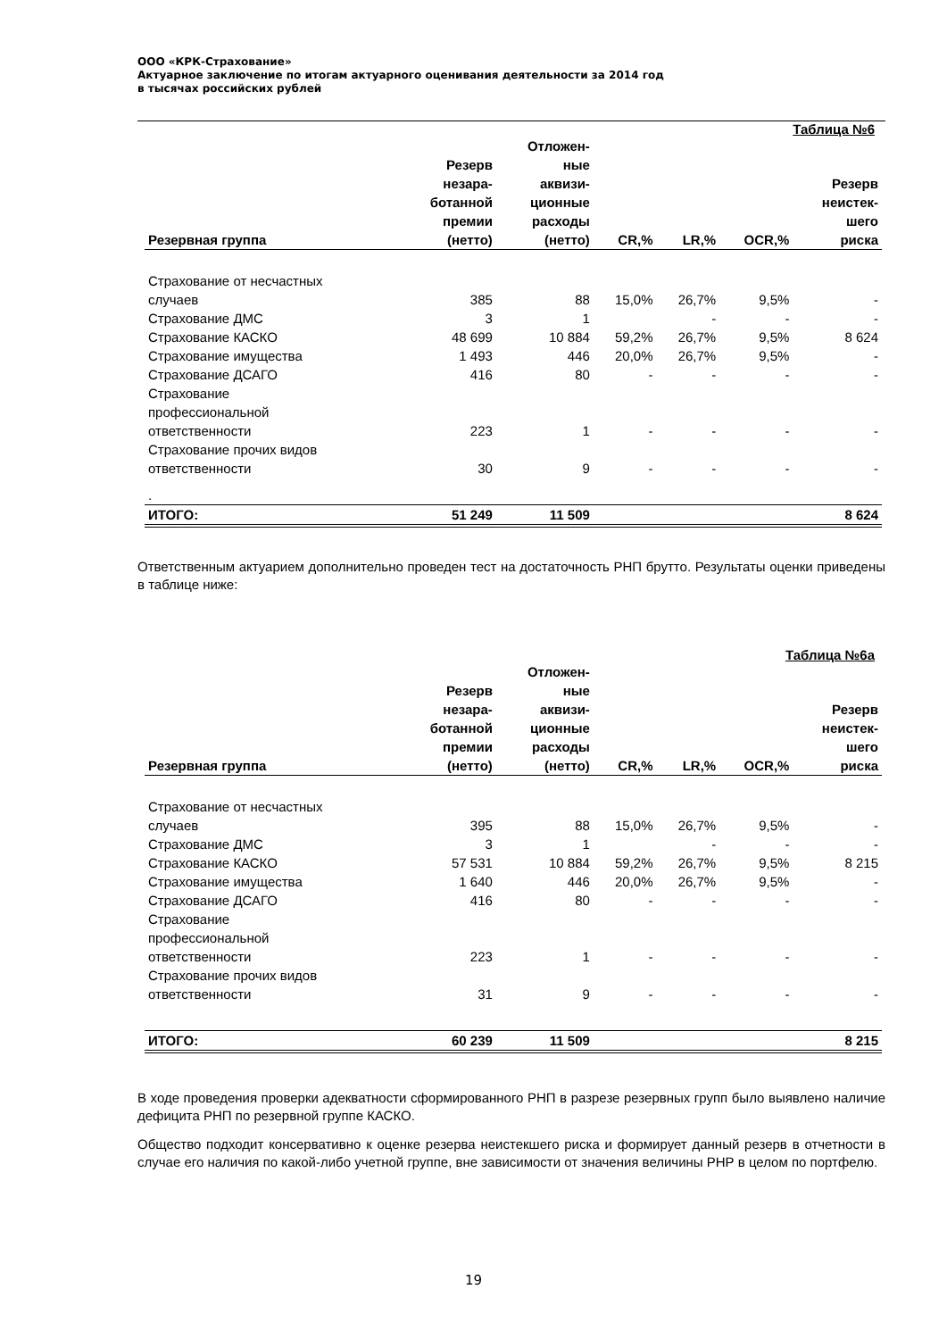ООО «КРК-Страхование»
Актуарное заключение по итогам актуарного оценивания деятельности за 2014 год
в тысячах российских рублей
Таблица №6
| Резервная группа | Резерв незара- ботанной премии (нетто) | Отложен- ные аквизи- ционные расходы (нетто) | CR,% | LR,% | OCR,% | Резерв неистек- шего риска |
| --- | --- | --- | --- | --- | --- | --- |
| Страхование от несчастных случаев | 385 | 88 | 15,0% | 26,7% | 9,5% | - |
| Страхование ДМС | 3 | 1 | | - | - | - |
| Страхование КАСКО | 48 699 | 10 884 | 59,2% | 26,7% | 9,5% | 8 624 |
| Страхование имущества | 1 493 | 446 | 20,0% | 26,7% | 9,5% | - |
| Страхование ДСАГО | 416 | 80 | - | - | - | - |
| Страхование профессиональной ответственности | 223 | 1 | - | - | - | - |
| Страхование прочих видов ответственности | 30 | 9 | - | - | - | - |
| . | | | | | | |
| ИТОГО: | 51 249 | 11 509 | | | | 8 624 |
Ответственным актуарием дополнительно проведен тест на достаточность РНП брутто. Результаты оценки приведены в таблице ниже:
Таблица №6а
| Резервная группа | Резерв незара- ботанной премии (нетто) | Отложен- ные аквизи- ционные расходы (нетто) | CR,% | LR,% | OCR,% | Резерв неистек- шего риска |
| --- | --- | --- | --- | --- | --- | --- |
| Страхование от несчастных случаев | 395 | 88 | 15,0% | 26,7% | 9,5% | - |
| Страхование ДМС | 3 | 1 | | - | - | - |
| Страхование КАСКО | 57 531 | 10 884 | 59,2% | 26,7% | 9,5% | 8 215 |
| Страхование имущества | 1 640 | 446 | 20,0% | 26,7% | 9,5% | - |
| Страхование ДСАГО | 416 | 80 | - | - | - | - |
| Страхование профессиональной ответственности | 223 | 1 | - | - | - | - |
| Страхование прочих видов ответственности | 31 | 9 | - | - | - | - |
| ИТОГО: | 60 239 | 11 509 | | | | 8 215 |
В ходе проведения проверки адекватности сформированного РНП в разрезе резервных групп было выявлено наличие дефицита РНП по резервной группе КАСКО.
Общество подходит консервативно к оценке резерва неистекшего риска и формирует данный резерв в отчетности в случае его наличия по какой-либо учетной группе, вне зависимости от значения величины РНР в целом по портфелю.
19